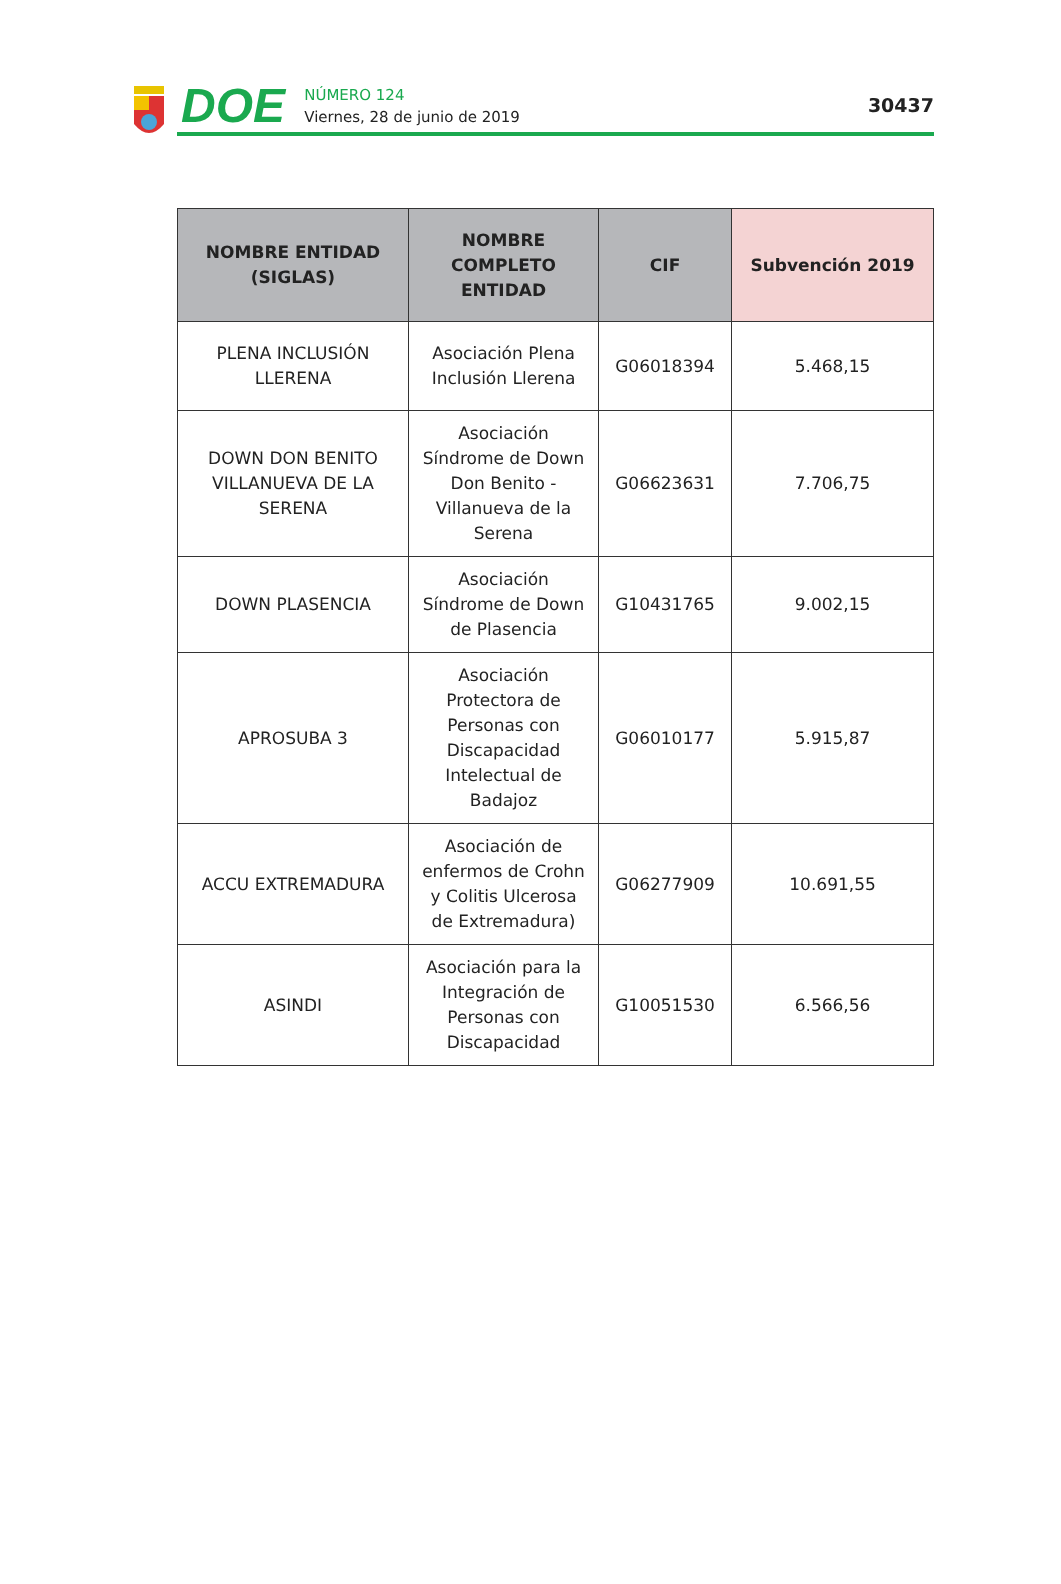DOE
NÚMERO 124
Viernes, 28 de junio de 2019
30437
| NOMBRE ENTIDAD (SIGLAS) | NOMBRE COMPLETO ENTIDAD | CIF | Subvención 2019 |
| --- | --- | --- | --- |
| PLENA INCLUSIÓN LLERENA | Asociación Plena Inclusión Llerena | G06018394 | 5.468,15 |
| DOWN DON BENITO VILLANUEVA DE LA SERENA | Asociación Síndrome de Down Don Benito - Villanueva de la Serena | G06623631 | 7.706,75 |
| DOWN PLASENCIA | Asociación Síndrome de Down de Plasencia | G10431765 | 9.002,15 |
| APROSUBA 3 | Asociación Protectora de Personas con Discapacidad Intelectual de Badajoz | G06010177 | 5.915,87 |
| ACCU EXTREMADURA | Asociación de enfermos de Crohn y Colitis Ulcerosa de Extremadura) | G06277909 | 10.691,55 |
| ASINDI | Asociación para la Integración de Personas con Discapacidad | G10051530 | 6.566,56 |